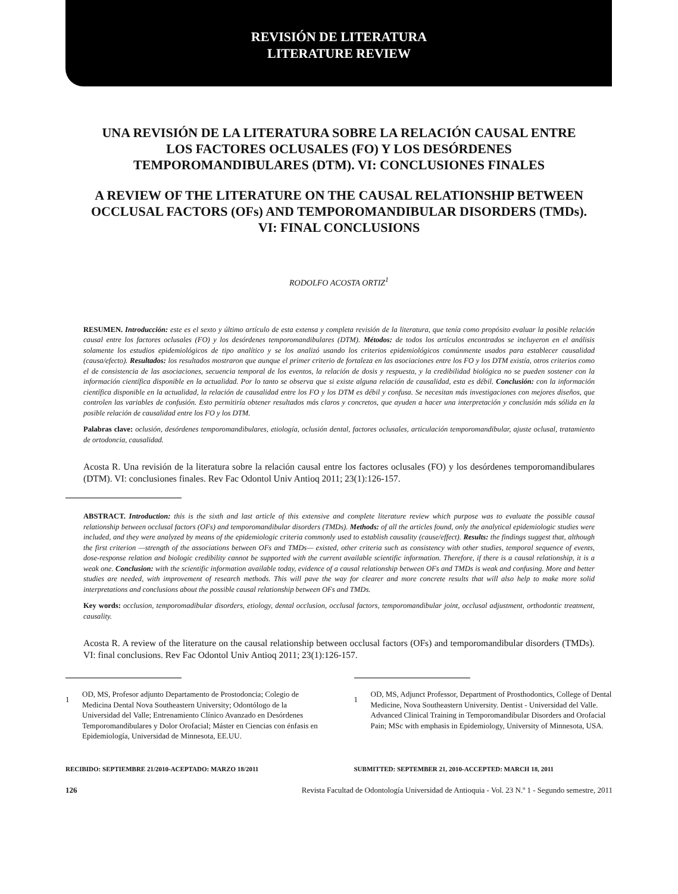REVISIÓN DE LITERATURA
LITERATURE REVIEW
UNA REVISIÓN DE LA LITERATURA SOBRE LA RELACIÓN CAUSAL ENTRE LOS FACTORES OCLUSALES (FO) Y LOS DESÓRDENES TEMPOROMANDIBULARES (DTM). VI: CONCLUSIONES FINALES
A REVIEW OF THE LITERATURE ON THE CAUSAL RELATIONSHIP BETWEEN OCCLUSAL FACTORS (OFs) AND TEMPOROMANDIBULAR DISORDERS (TMDs). VI: FINAL CONCLUSIONS
RODOLFO ACOSTA ORTIZ<sup>1</sup>
RESUMEN. Introducción: este es el sexto y último artículo de esta extensa y completa revisión de la literatura, que tenía como propósito evaluar la posible relación causal entre los factores oclusales (FO) y los desórdenes temporomandibulares (DTM). Métodos: de todos los artículos encontrados se incluyeron en el análisis solamente los estudios epidemiológicos de tipo analítico y se los analizó usando los criterios epidemiológicos comúnmente usados para establecer causalidad (causa/efecto). Resultados: los resultados mostraron que aunque el primer criterio de fortaleza en las asociaciones entre los FO y los DTM existía, otros criterios como el de consistencia de las asociaciones, secuencia temporal de los eventos, la relación de dosis y respuesta, y la credibilidad biológica no se pueden sostener con la información científica disponible en la actualidad. Por lo tanto se observa que si existe alguna relación de causalidad, esta es débil. Conclusión: con la información científica disponible en la actualidad, la relación de causalidad entre los FO y los DTM es débil y confusa. Se necesitan más investigaciones con mejores diseños, que controlen las variables de confusión. Esto permitiría obtener resultados más claros y concretos, que ayuden a hacer una interpretación y conclusión más sólida en la posible relación de causalidad entre los FO y los DTM.
Palabras clave: oclusión, desórdenes temporomandibulares, etiología, oclusión dental, factores oclusales, articulación temporomandibular, ajuste oclusal, tratamiento de ortodoncia, causalidad.
Acosta R. Una revisión de la literatura sobre la relación causal entre los factores oclusales (FO) y los desórdenes temporomandibulares (DTM). VI: conclusiones finales. Rev Fac Odontol Univ Antioq 2011; 23(1):126-157.
ABSTRACT. Introduction: this is the sixth and last article of this extensive and complete literature review which purpose was to evaluate the possible causal relationship between occlusal factors (OFs) and temporomandibular disorders (TMDs). Methods: of all the articles found, only the analytical epidemiologic studies were included, and they were analyzed by means of the epidemiologic criteria commonly used to establish causality (cause/effect). Results: the findings suggest that, although the first criterion —strength of the associations between OFs and TMDs— existed, other criteria such as consistency with other studies, temporal sequence of events, dose-response relation and biologic credibility cannot be supported with the current available scientific information. Therefore, if there is a causal relationship, it is a weak one. Conclusion: with the scientific information available today, evidence of a causal relationship between OFs and TMDs is weak and confusing. More and better studies are needed, with improvement of research methods. This will pave the way for clearer and more concrete results that will also help to make more solid interpretations and conclusions about the possible causal relationship between OFs and TMDs.
Key words: occlusion, temporomadibular disorders, etiology, dental occlusion, occlusal factors, temporomandibular joint, occlusal adjustment, orthodontic treatment, causality.
Acosta R. A review of the literature on the causal relationship between occlusal factors (OFs) and temporomandibular disorders (TMDs). VI: final conclusions. Rev Fac Odontol Univ Antioq 2011; 23(1):126-157.
1 OD, MS, Profesor adjunto Departamento de Prostodoncia; Colegio de Medicina Dental Nova Southeastern University; Odontólogo de la Universidad del Valle; Entrenamiento Clínico Avanzado en Desórdenes Temporomandibulares y Dolor Orofacial; Máster en Ciencias con énfasis en Epidemiología, Universidad de Minnesota, EE.UU.
1 OD, MS, Adjunct Professor, Department of Prosthodontics, College of Dental Medicine, Nova Southeastern University. Dentist - Universidad del Valle. Advanced Clinical Training in Temporomandibular Disorders and Orofacial Pain; MSc with emphasis in Epidemiology, University of Minnesota, USA.
RECIBIDO: SEPTIEMBRE 21/2010-ACEPTADO: MARZO 18/2011
SUBMITTED: SEPTEMBER 21, 2010-ACCEPTED: MARCH 18, 2011
126 Revista Facultad de Odontología Universidad de Antioquia - Vol. 23 N.º 1 - Segundo semestre, 2011